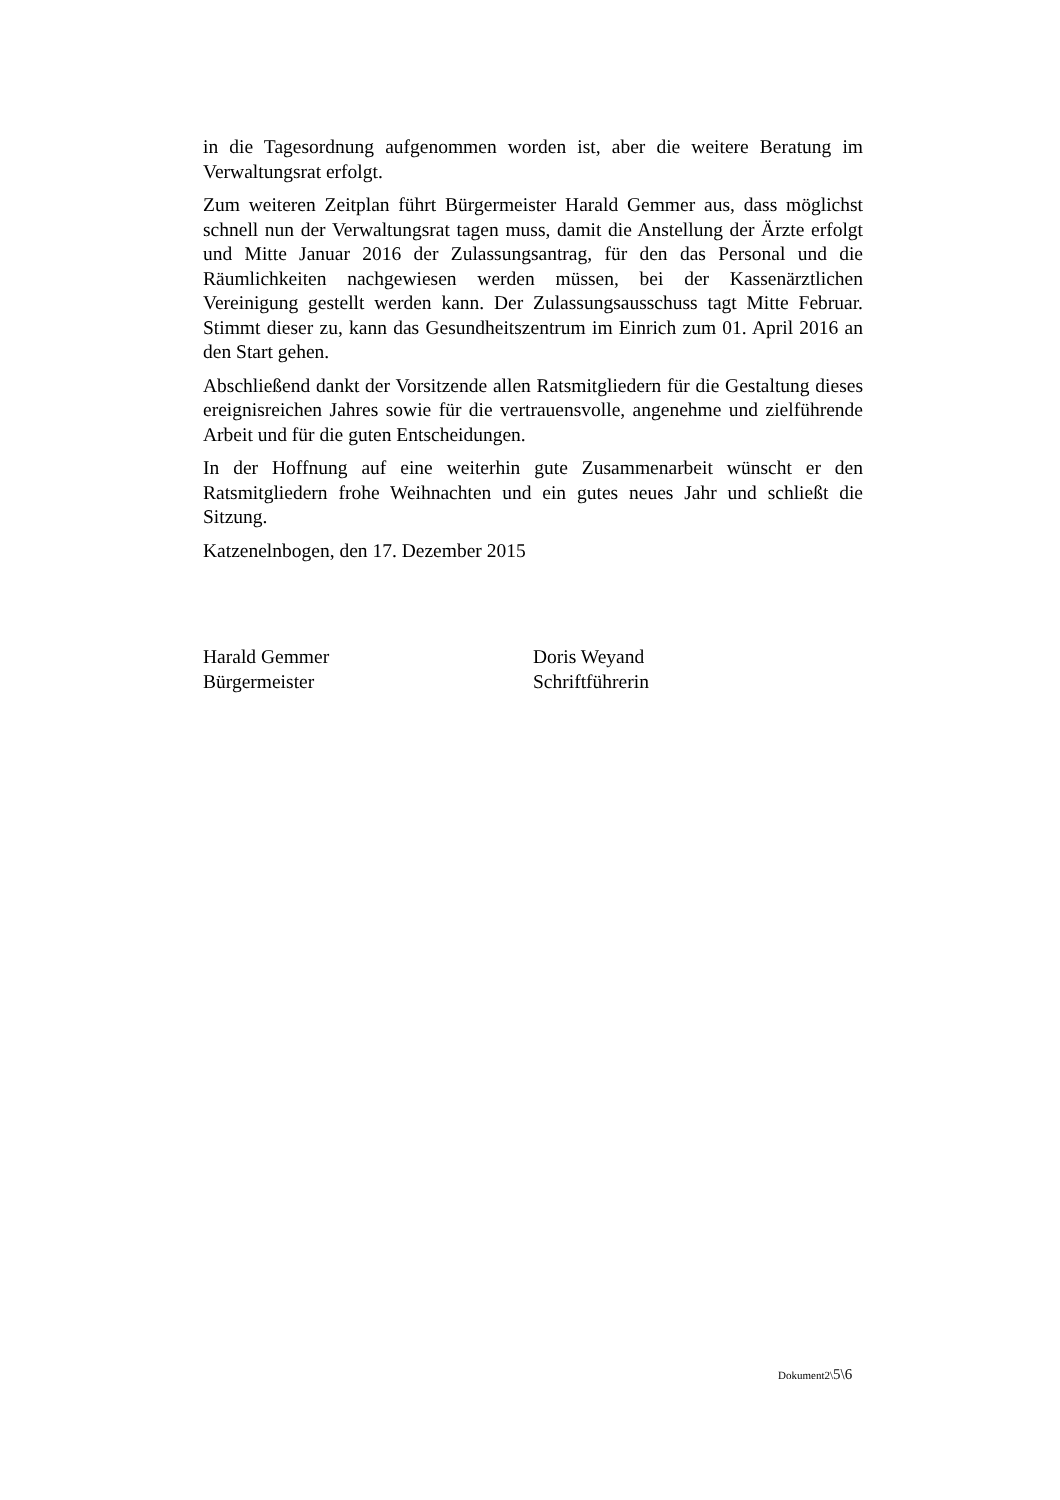in die Tagesordnung aufgenommen worden ist, aber die weitere Beratung im Verwaltungsrat erfolgt.
Zum weiteren Zeitplan führt Bürgermeister Harald Gemmer aus, dass möglichst schnell nun der Verwaltungsrat tagen muss, damit die Anstellung der Ärzte erfolgt und Mitte Januar 2016 der Zulassungsantrag, für den das Personal und die Räumlichkeiten nachgewiesen werden müssen, bei der Kassenärztlichen Vereinigung gestellt werden kann. Der Zulassungsausschuss tagt Mitte Februar. Stimmt dieser zu, kann das Gesundheitszentrum im Einrich zum 01. April 2016 an den Start gehen.
Abschließend dankt der Vorsitzende allen Ratsmitgliedern für die Gestaltung dieses ereignisreichen Jahres sowie für die vertrauensvolle, angenehme und zielführende Arbeit und für die guten Entscheidungen.
In der Hoffnung auf eine weiterhin gute Zusammenarbeit wünscht er den Ratsmitgliedern frohe Weihnachten und ein gutes neues Jahr und schließt die Sitzung.
Katzenelnbogen, den 17. Dezember 2015
Harald Gemmer
Bürgermeister
Doris Weyand
Schriftführerin
Dokument2\5\6